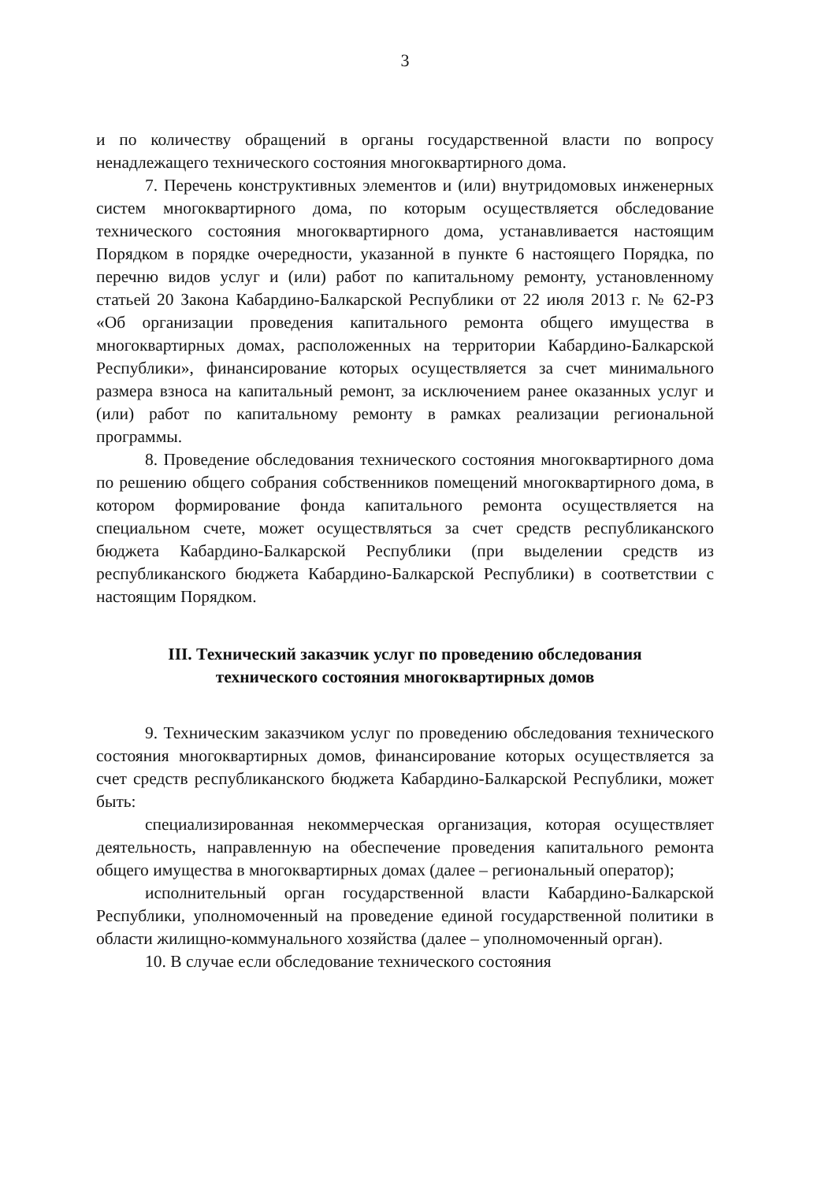3
и по количеству обращений в органы государственной власти по вопросу ненадлежащего технического состояния многоквартирного дома.
7. Перечень конструктивных элементов и (или) внутридомовых инженерных систем многоквартирного дома, по которым осуществляется обследование технического состояния многоквартирного дома, устанавливается настоящим Порядком в порядке очередности, указанной в пункте 6 настоящего Порядка, по перечню видов услуг и (или) работ по капитальному ремонту, установленному статьей 20 Закона Кабардино-Балкарской Республики от 22 июля 2013 г. № 62-РЗ «Об организации проведения капитального ремонта общего имущества в многоквартирных домах, расположенных на территории Кабардино-Балкарской Республики», финансирование которых осуществляется за счет минимального размера взноса на капитальный ремонт, за исключением ранее оказанных услуг и (или) работ по капитальному ремонту в рамках реализации региональной программы.
8. Проведение обследования технического состояния многоквартирного дома по решению общего собрания собственников помещений многоквартирного дома, в котором формирование фонда капитального ремонта осуществляется на специальном счете, может осуществляться за счет средств республиканского бюджета Кабардино-Балкарской Республики (при выделении средств из республиканского бюджета Кабардино-Балкарской Республики) в соответствии с настоящим Порядком.
III. Технический заказчик услуг по проведению обследования
технического состояния многоквартирных домов
9. Техническим заказчиком услуг по проведению обследования технического состояния многоквартирных домов, финансирование которых осуществляется за счет средств республиканского бюджета Кабардино-Балкарской Республики, может быть:
специализированная некоммерческая организация, которая осуществляет деятельность, направленную на обеспечение проведения капитального ремонта общего имущества в многоквартирных домах (далее – региональный оператор);
исполнительный орган государственной власти Кабардино-Балкарской Республики, уполномоченный на проведение единой государственной политики в области жилищно-коммунального хозяйства (далее – уполномоченный орган).
10. В случае если обследование технического состояния